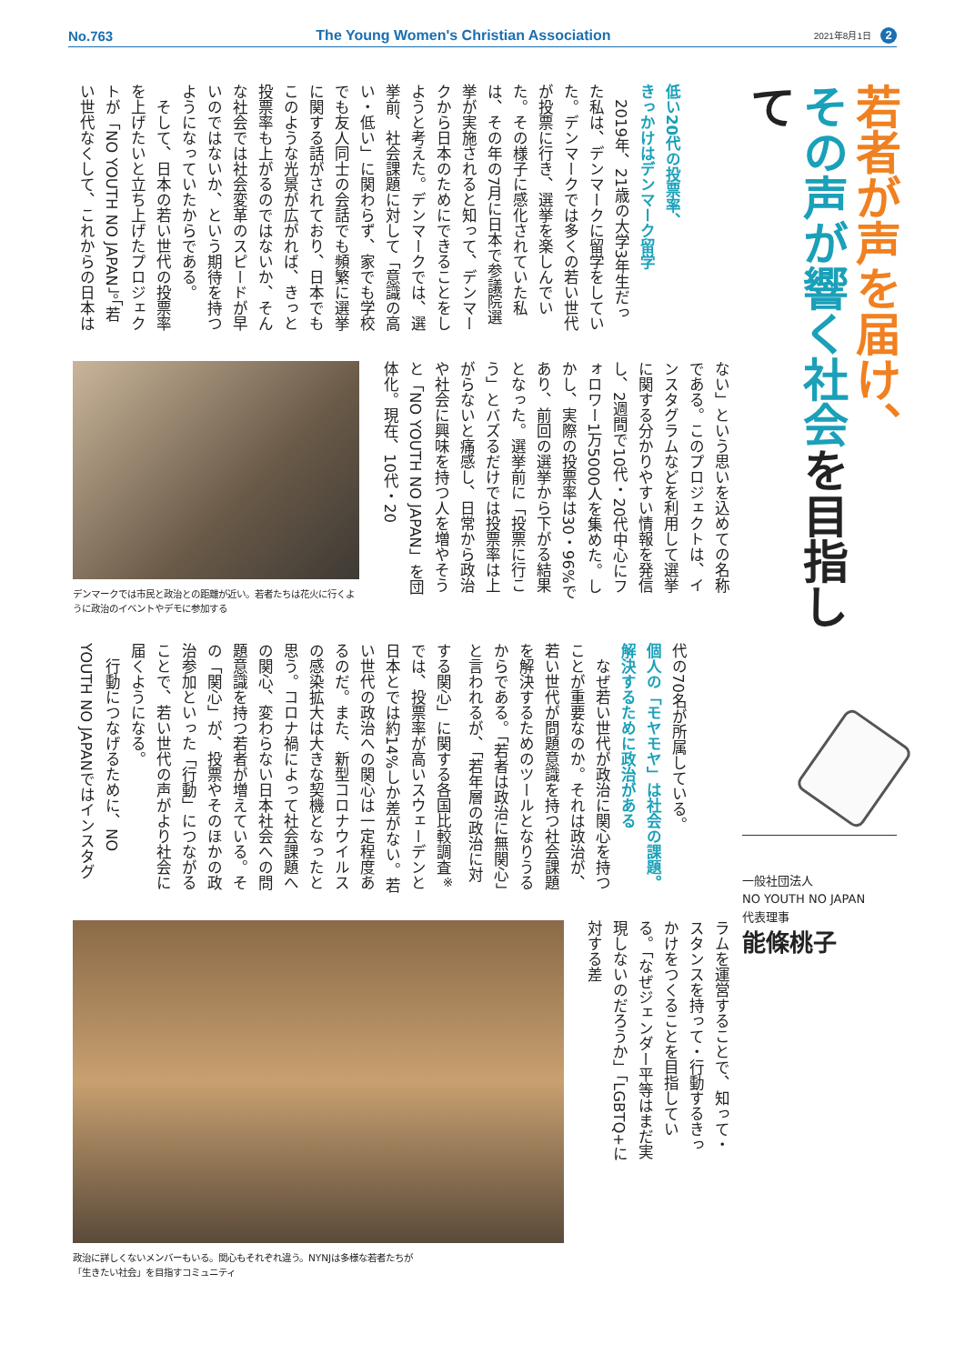No.763 The Young Women's Christian Association 2021年8月1日 2
若者が声を届け、
その声が響く社会を目指して
一般社団法人
NO YOUTH NO JAPAN
代表理事
能條桃子
低い20代の投票率、
きっかけはデンマーク留学
2019年、21歳の大学3年生だった私は、デンマークに留学をしていた。デンマークでは多くの若い世代が投票に行き、選挙を楽しんでいた。その様子に感化されていた私は、その年の7月に日本で参議院選挙が実施されると知って、デンマークから日本のためにできることをしようと考えた。デンマークでは、選挙前、社会課題に対して「意識の高い・低い」に関わらず、家でも学校でも友人同士の会話でも頻繁に選挙に関する話がされており、日本でもこのような光景が広がれば、きっと投票率も上がるのではないか、そんな社会では社会変革のスピードが早いのではないか、という期待を持つようになっていたからである。
そして、日本の若い世代の投票率を上げたいと立ち上げたプロジェクトが「NO YOUTH NO JAPAN」。「若い世代なくして、これからの日本は
ない」という思いを込めての名称である。このプロジェクトは、インスタグラムなどを利用して選挙に関する分かりやすい情報を発信し、2週間で10代・20代中心にフォロワー1万5000人を集めた。しかし、実際の投票率は30・96%であり、前回の選挙から下がる結果となった。選挙前に「投票に行こう」とバズるだけでは投票率は上がらないと痛感し、日常から政治や社会に興味を持つ人を増やそうと「NO YOUTH NO JAPAN」を団体化。現在、10代・20
デンマークでは市民と政治との距離が近い。若者たちは花火に行くように政治のイベントやデモに参加する
代の70名が所属している。
個人の「モヤモヤ」は社会の課題。
解決するために政治がある
なぜ若い世代が政治に関心を持つことが重要なのか。それは政治が、若い世代が問題意識を持つ社会課題を解決するためのツールとなりうるからである。「若者は政治に無関心」と言われるが、「若年層の政治に対する関心」に関する各国比較調査<sup>※</sup>では、投票率が高いスウェーデンと日本とでは約14%しか差がない。若い世代の政治への関心は一定程度あるのだ。また、新型コロナウイルスの感染拡大は大きな契機となったと思う。コロナ禍によって社会課題への関心、変わらない日本社会への問題意識を持つ若者が増えている。その「関心」が、投票やそのほかの政治参加といった「行動」につながることで、若い世代の声がより社会に届くようになる。
行動につなげるために、NO YOUTH NO JAPANではインスタグ
ラムを運営することで、知って・スタンスを持って・行動するきっかけをつくることを目指している。「なぜジェンダー平等はまだ実現しないのだろうか」「LGBTQ+に対する差
政治に詳しくないメンバーもいる。関心もそれぞれ違う。NYNJは多様な若者たちが
「生きたい社会」を目指すコミュニティ